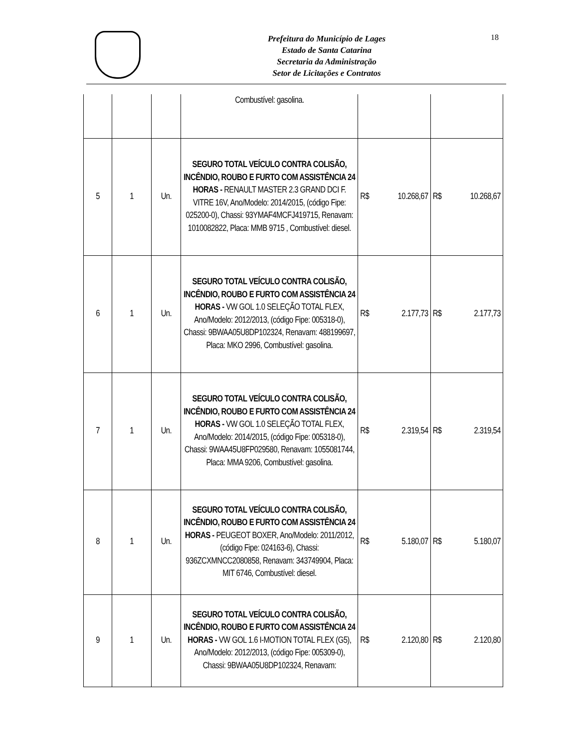Prefeitura do Município de Lages
Estado de Santa Catarina
Secretaria da Administração
Setor de Licitações e Contratos
18
| | | | Combustível: gasolina. | | |
| 5 | 1 | Un. | SEGURO TOTAL VEÍCULO CONTRA COLISÃO, INCÊNDIO, ROUBO E FURTO COM ASSISTÊNCIA 24 HORAS - RENAULT MASTER 2.3 GRAND DCI F. VITRE 16V, Ano/Modelo: 2014/2015, (código Fipe: 025200-0), Chassi: 93YMAF4MCFJ419715, Renavam: 1010082822, Placa: MMB 9715 , Combustível: diesel. | R$ 10.268,67 | R$ 10.268,67 |
| 6 | 1 | Un. | SEGURO TOTAL VEÍCULO CONTRA COLISÃO, INCÊNDIO, ROUBO E FURTO COM ASSISTÊNCIA 24 HORAS - VW GOL 1.0 SELEÇÃO TOTAL FLEX, Ano/Modelo: 2012/2013, (código Fipe: 005318-0), Chassi: 9BWAA05U8DP102324, Renavam: 488199697, Placa: MKO 2996, Combustível: gasolina. | R$ 2.177,73 | R$ 2.177,73 |
| 7 | 1 | Un. | SEGURO TOTAL VEÍCULO CONTRA COLISÃO, INCÊNDIO, ROUBO E FURTO COM ASSISTÊNCIA 24 HORAS - VW GOL 1.0 SELEÇÃO TOTAL FLEX, Ano/Modelo: 2014/2015, (código Fipe: 005318-0), Chassi: 9WAA45U8FP029580, Renavam: 1055081744, Placa: MMA 9206, Combustível: gasolina. | R$ 2.319,54 | R$ 2.319,54 |
| 8 | 1 | Un. | SEGURO TOTAL VEÍCULO CONTRA COLISÃO, INCÊNDIO, ROUBO E FURTO COM ASSISTÊNCIA 24 HORAS - PEUGEOT BOXER, Ano/Modelo: 2011/2012, (código Fipe: 024163-6), Chassi: 936ZCXMNCC2080858, Renavam: 343749904, Placa: MIT 6746, Combustível: diesel. | R$ 5.180,07 | R$ 5.180,07 |
| 9 | 1 | Un. | SEGURO TOTAL VEÍCULO CONTRA COLISÃO, INCÊNDIO, ROUBO E FURTO COM ASSISTÊNCIA 24 HORAS - VW GOL 1.6 I-MOTION TOTAL FLEX (G5), Ano/Modelo: 2012/2013, (código Fipe: 005309-0), Chassi: 9BWAA05U8DP102324, Renavam: | R$ 2.120,80 | R$ 2.120,80 |